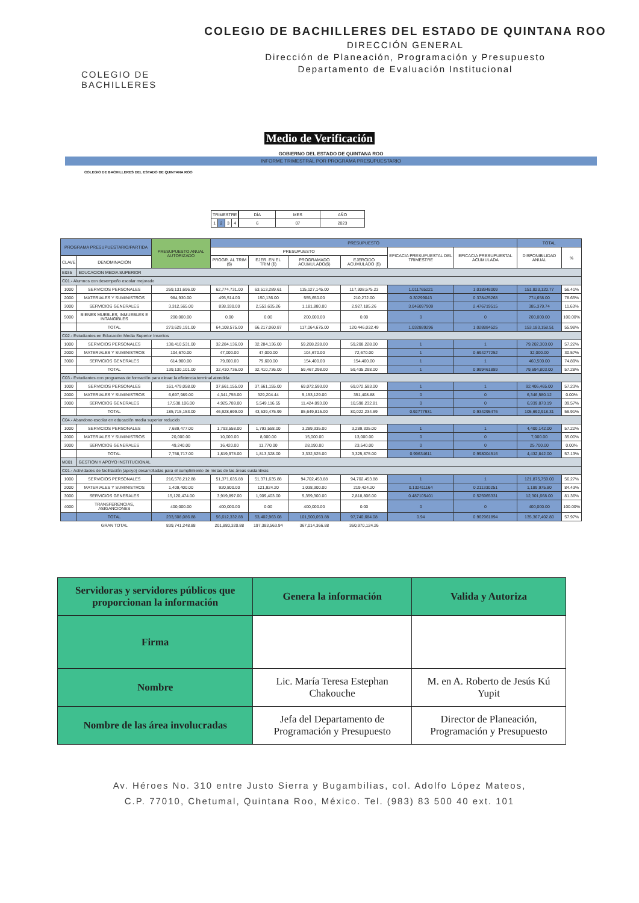COLEGIO DE BACHILLERES
COLEGIO DE BACHILLERES DEL ESTADO DE QUINTANA ROO
DIRECCIÓN GENERAL
Dirección de Planeación, Programación y Presupuesto
Departamento de Evaluación Institucional
Medio de Verificación
GOBIERNO DEL ESTADO DE QUINTANA ROO
INFORME TRIMESTRAL POR PROGRAMA PRESUPUESTARIO
COLEGIO DE BACHILLERES DEL ESTADO DE QUINTANA ROO
| TRIMESTRE | | | |
| 1 | 2 | 3 | 4 |
| DÍA | MES | AÑO |
| 6 | 07 | 2023 |
| PROGRAMA PRESUPUESTARIO/PARTIDA | | PRESUPUESTO ANUAL AUTORIZADO | PRESUPUESTO | | | | | | TOTAL | |
| --- | --- | --- | --- | --- | --- | --- | --- | --- | --- | --- |
| | | | PRESUPUESTO | | | | EFICACIA PRESUPUESTAL DEL TRIMESTRE | EFICACIA PRESUPUESTAL ACUMULADA | DISPONIBILIDAD ANUAL | % |
| CLAVE | DENOMINACIÓN | | PROGR. AL TRIM ($) | EJER. EN EL TRIM ($) | PROGRAMADO ACUMULADO($) | EJERCIDO ACUMULADO ($) | | | | |
| E035 | EDUCACION MEDIA SUPERIOR | | | | | | | | | |
| C01.- Alumnos con desempeño escolar mejorado | | | | | | | | | | |
| 1000 | SERVICIOS PERSONALES | 269,131,696.00 | 62,774,731.00 | 63,513,289.61 | 115,127,145.00 | 117,308,575.23 | 1.011765221 | 1.018948009 | 151,823,120.77 | 56.41% |
| 2000 | MATERIALES Y SUMINISTROS | 984,930.00 | 495,514.00 | 150,136.00 | 555,650.00 | 210,272.00 | 0.30299043 | 0.378425268 | 774,658.00 | 78.65% |
| 3000 | SERVICIOS GENERALES | 3,312,565.00 | 838,330.00 | 2,553,635.26 | 1,181,880.00 | 2,927,185.26 | 3.046097909 | 2.476719515 | 385,379.74 | 11.63% |
| 5000 | BIENES MUEBLES, INMUEBLES E INTANGIBLES | 200,000.00 | 0.00 | 0.00 | 200,000.00 | 0.00 | 0 | 0 | 200,000.00 | 100.00% |
| | TOTAL | 273,629,191.00 | 64,108,575.00 | 66,217,060.87 | 117,064,675.00 | 120,446,032.49 | 1.032889296 | 1.028884525 | 153,183,158.51 | 55.98% |
| C02.- Estudiantes en Educación Media Superior Inscritos | | | | | | | | | | |
| 1000 | SERVICIOS PERSONALES | 138,410,531.00 | 32,284,136.00 | 32,284,136.00 | 59,208,228.00 | 59,208,228.00 | 1 | 1 | 79,202,303.00 | 57.22% |
| 2000 | MATERIALES Y SUMINISTROS | 104,670.00 | 47,000.00 | 47,000.00 | 104,670.00 | 72,670.00 | 1 | 0.694277252 | 32,000.00 | 30.57% |
| 3000 | SERVICIOS GENERALES | 614,900.00 | 79,600.00 | 79,600.00 | 154,400.00 | 154,400.00 | 1 | 1 | 460,500.00 | 74.89% |
| | TOTAL | 139,130,101.00 | 32,410,736.00 | 32,410,736.00 | 59,467,298.00 | 59,435,298.00 | 1 | 0.999461889 | 79,694,803.00 | 57.28% |
| C03.- Estudiantes con programas de formación para elevar la eficiencia terminal atendida | | | | | | | | | | |
| 1000 | SERVICIOS PERSONALES | 161,479,058.00 | 37,661,155.00 | 37,661,155.00 | 69,072,593.00 | 69,072,593.00 | 1 | 1 | 92,406,465.00 | 57.23% |
| 2000 | MATERIALES Y SUMINISTROS | 6,697,989.00 | 4,341,755.00 | 329,204.44 | 5,153,129.00 | 351,408.88 | 0 | 0 | 6,346,580.12 | 0.00% |
| 3000 | SERVICIOS GENERALES | 17,538,106.00 | 4,925,789.00 | 5,549,116.55 | 11,424,093.00 | 10,598,232.81 | 0 | 0 | 6,939,873.19 | 39.57% |
| | TOTAL | 185,715,153.00 | 46,928,699.00 | 43,539,475.99 | 85,649,815.00 | 80,022,234.69 | 0.92777931 | 0.934295476 | 105,692,918.31 | 56.91% |
| C04.- Abandono escolar en educación media superior reducido | | | | | | | | | | |
| 1000 | SERVICIOS PERSONALES | 7,689,477.00 | 1,793,558.00 | 1,793,558.00 | 3,289,335.00 | 3,289,335.00 | 1 | 1 | 4,400,142.00 | 57.22% |
| 2000 | MATERIALES Y SUMINISTROS | 20,000.00 | 10,000.00 | 8,000.00 | 15,000.00 | 13,000.00 | 0 | 0 | 7,000.00 | 35.00% |
| 3000 | SERVICIOS GENERALES | 49,240.00 | 16,420.00 | 11,770.00 | 28,190.00 | 23,540.00 | 0 | 0 | 25,700.00 | 0.00% |
| | TOTAL | 7,758,717.00 | 1,819,978.00 | 1,813,328.00 | 3,332,525.00 | 3,325,875.00 | 0.99634611 | 0.998004516 | 4,432,842.00 | 57.13% |
| M001 | GESTIÓN Y APOYO INSTITUCIONAL | | | | | | | | | |
| C01.- Actividades de facilitación (apoyo) desarrolladas para el cumplimiento de metas de las áreas sustantivas | | | | | | | | | | |
| 1000 | SERVICIOS PERSONALES | 216,578,212.88 | 51,371,635.88 | 51,371,635.88 | 94,702,453.88 | 94,702,453.88 | 1 | 1 | 121,875,759.00 | 56.27% |
| 2000 | MATERIALES Y SUMINISTROS | 1,409,400.00 | 920,800.00 | 121,924.20 | 1,038,300.00 | 219,424.20 | 0.132411164 | 0.211330251 | 1,189,975.80 | 84.43% |
| 3000 | SERVICIOS GENERALES | 15,120,474.00 | 3,919,897.00 | 1,909,403.00 | 5,359,300.00 | 2,818,806.00 | 0.487105401 | 0.525965331 | 12,301,668.00 | 81.36% |
| 4000 | TRANSFERENCIAS, ASIGANCIONES | 400,000.00 | 400,000.00 | 0.00 | 400,000.00 | 0.00 | 0 | 0 | 400,000.00 | 100.00% |
| | TOTAL | 233,508,086.88 | 56,612,332.88 | 53,402,963.08 | 101,500,053.88 | 97,740,684.08 | 0.94 | 0.962961894 | 135,367,402.80 | 57.97% |
| | GRAN TOTAL | 839,741,248.88 | 201,880,320.88 | 197,383,563.94 | 367,014,366.88 | 360,970,124.26 | | | | |
| Servidoras y servidores públicos que proporcionan la información | Genera la información | Valida y Autoriza |
| Firma | | |
| Nombre | Lic. María Teresa Estephan Chakouche | M. en A. Roberto de Jesús Kú Yupit |
| Nombre de las área involucradas | Jefa del Departamento de Programación y Presupuesto | Director de Planeación, Programación y Presupuesto |
Av. Héroes No. 310 entre Justo Sierra y Bugambilias, col. Adolfo López Mateos,
C.P. 77010, Chetumal, Quintana Roo, México. Tel. (983) 83 500 40 ext. 101